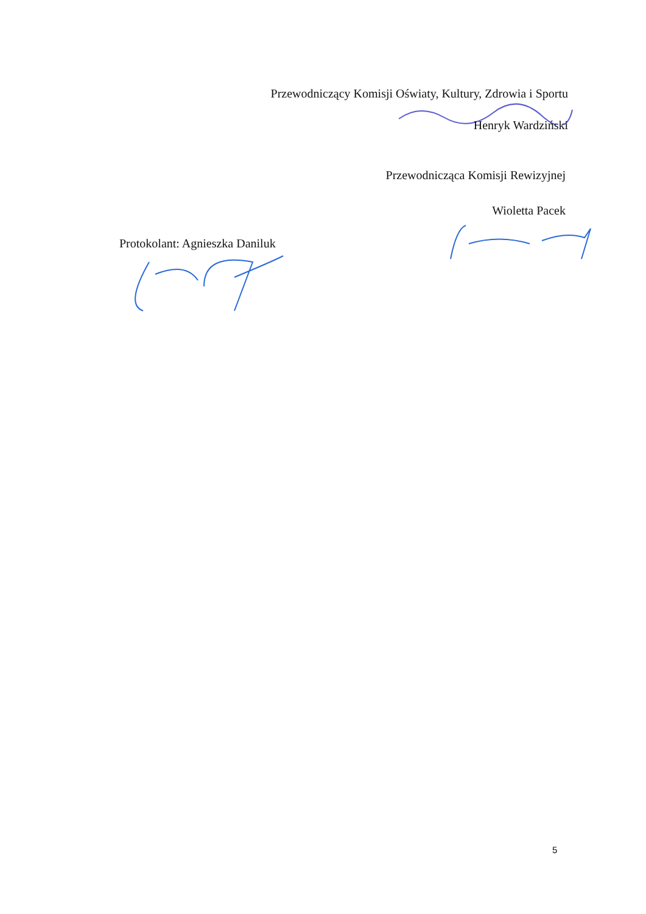Przewodniczący Komisji Oświaty, Kultury, Zdrowia i Sportu
Henryk Wardziński
Przewodnicząca Komisji Rewizyjnej
Wioletta Pacek
Protokolant: Agnieszka Daniluk
5